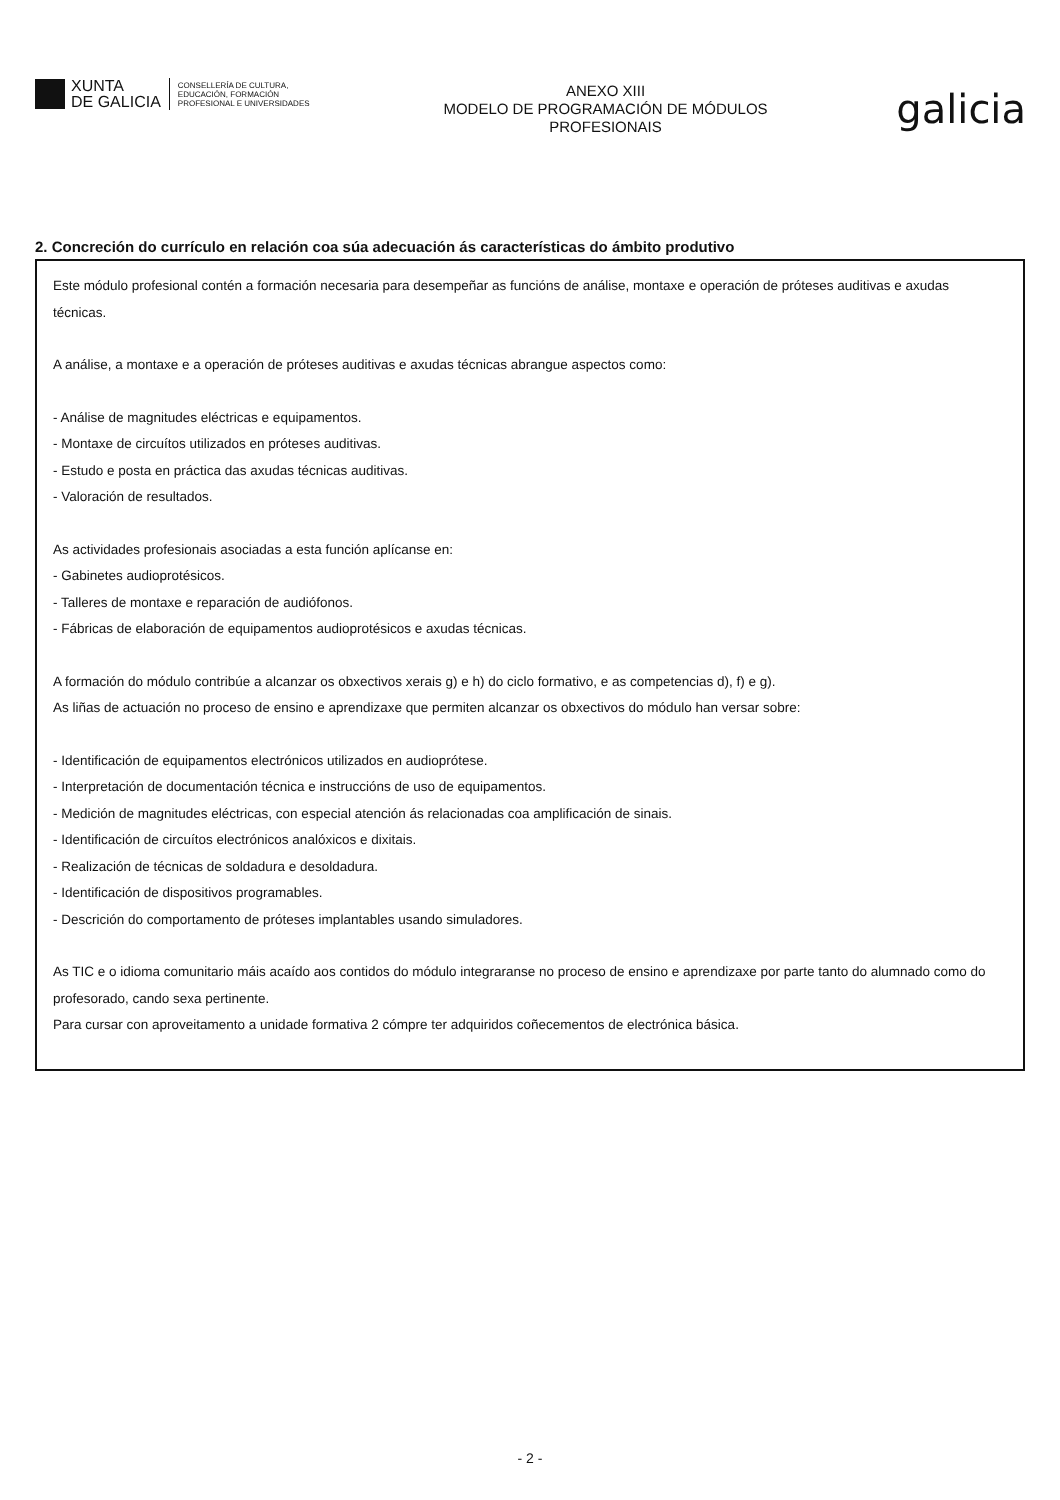XUNTA
DE GALICIA
CONSELLERÍA DE CULTURA,
EDUCACIÓN, FORMACIÓN
PROFESIONAL E UNIVERSIDADES
ANEXO XIII
MODELO DE PROGRAMACIÓN DE MÓDULOS
PROFESIONAIS
galicia
2. Concreción do currículo en relación coa súa adecuación ás características do ámbito produtivo
Este módulo profesional contén a formación necesaria para desempeñar as funcións de análise, montaxe e operación de próteses auditivas e axudas técnicas.
A análise, a montaxe e a operación de próteses auditivas e axudas técnicas abrangue aspectos como:
- Análise de magnitudes eléctricas e equipamentos.
- Montaxe de circuítos utilizados en próteses auditivas.
- Estudo e posta en práctica das axudas técnicas auditivas.
- Valoración de resultados.
As actividades profesionais asociadas a esta función aplícanse en:
- Gabinetes audioprotésicos.
- Talleres de montaxe e reparación de audiófonos.
- Fábricas de elaboración de equipamentos audioprotésicos e axudas técnicas.
A formación do módulo contribúe a alcanzar os obxectivos xerais g) e h) do ciclo formativo, e as competencias d), f) e g).
As liñas de actuación no proceso de ensino e aprendizaxe que permiten alcanzar os obxectivos do módulo han versar sobre:
- Identificación de equipamentos electrónicos utilizados en audioprótese.
- Interpretación de documentación técnica e instruccións de uso de equipamentos.
- Medición de magnitudes eléctricas, con especial atención ás relacionadas coa amplificación de sinais.
- Identificación de circuítos electrónicos analóxicos e dixitais.
- Realización de técnicas de soldadura e desoldadura.
- Identificación de dispositivos programables.
- Descrición do comportamento de próteses implantables usando simuladores.
As TIC e o idioma comunitario máis acaído aos contidos do módulo integraranse no proceso de ensino e aprendizaxe por parte tanto do alumnado como do profesorado, cando sexa pertinente.
Para cursar con aproveitamento a unidade formativa 2 cómpre ter adquiridos coñecementos de electrónica básica.
- 2 -